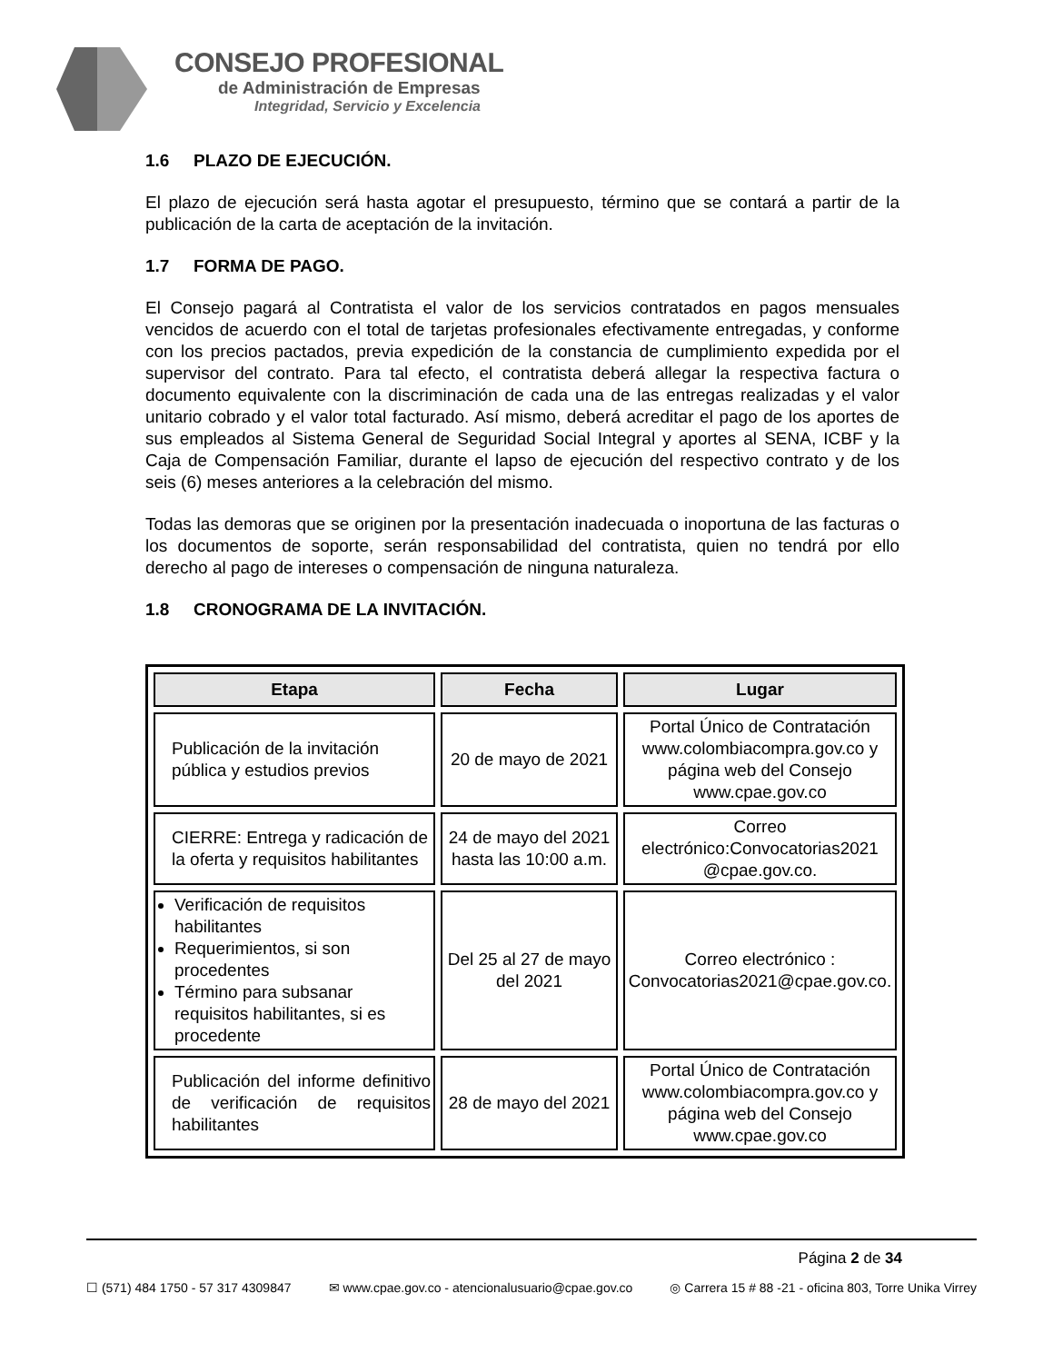CONSEJO PROFESIONAL
de Administración de Empresas
Integridad, Servicio y Excelencia
1.6 PLAZO DE EJECUCIÓN.
El plazo de ejecución será hasta agotar el presupuesto, término que se contará a partir de la publicación de la carta de aceptación de la invitación.
1.7 FORMA DE PAGO.
El Consejo pagará al Contratista el valor de los servicios contratados en pagos mensuales vencidos de acuerdo con el total de tarjetas profesionales efectivamente entregadas, y conforme con los precios pactados, previa expedición de la constancia de cumplimiento expedida por el supervisor del contrato. Para tal efecto, el contratista deberá allegar la respectiva factura o documento equivalente con la discriminación de cada una de las entregas realizadas y el valor unitario cobrado y el valor total facturado. Así mismo, deberá acreditar el pago de los aportes de sus empleados al Sistema General de Seguridad Social Integral y aportes al SENA, ICBF y la Caja de Compensación Familiar, durante el lapso de ejecución del respectivo contrato y de los seis (6) meses anteriores a la celebración del mismo.
Todas las demoras que se originen por la presentación inadecuada o inoportuna de las facturas o los documentos de soporte, serán responsabilidad del contratista, quien no tendrá por ello derecho al pago de intereses o compensación de ninguna naturaleza.
1.8 CRONOGRAMA DE LA INVITACIÓN.
| Etapa | Fecha | Lugar |
| --- | --- | --- |
| Publicación de la invitación pública y estudios previos | 20 de mayo de 2021 | Portal Único de Contratación www.colombiacompra.gov.co y página web del Consejo www.cpae.gov.co |
| CIERRE: Entrega y radicación de la oferta y requisitos habilitantes | 24 de mayo del 2021 hasta las 10:00 a.m. | Correo electrónico:Convocatorias2021 @cpae.gov.co. |
| Verificación de requisitos habilitantes Requerimientos, si son procedentes Término para subsanar requisitos habilitantes, si es procedente | Del 25 al 27 de mayo del 2021 | Correo electrónico : Convocatorias2021@cpae.gov.co. |
| Publicación del informe definitivo de verificación de requisitos habilitantes | 28 de mayo del 2021 | Portal Único de Contratación www.colombiacompra.gov.co y página web del Consejo www.cpae.gov.co |
Página 2 de 34
☐ (571) 484 1750 - 57 317 4309847 ✉ www.cpae.gov.co - atencionalusuario@cpae.gov.co ◎ Carrera 15 # 88 -21 - oficina 803, Torre Unika Virrey